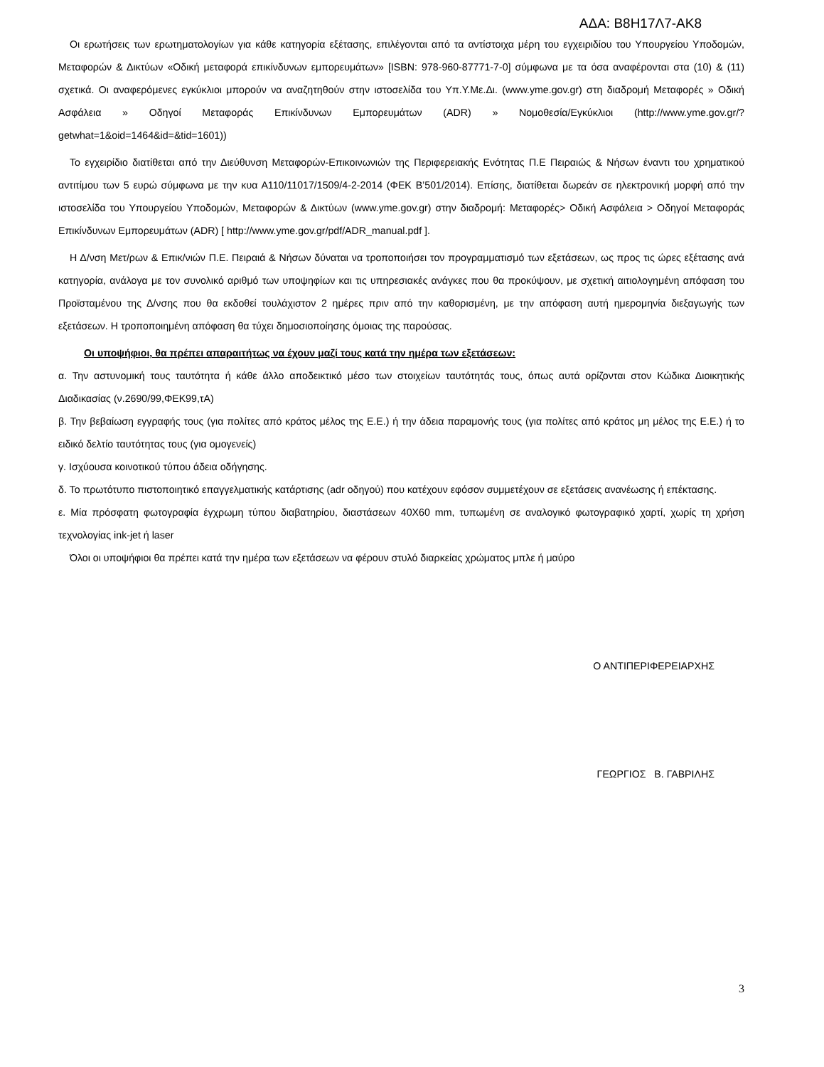ΑΔΑ: Β8Η17Λ7-ΑΚ8
Οι ερωτήσεις των ερωτηματολογίων για κάθε κατηγορία εξέτασης, επιλέγονται από τα αντίστοιχα μέρη του εγχειριδίου του Υπουργείου Υποδομών, Μεταφορών & Δικτύων «Οδική μεταφορά επικίνδυνων εμπορευμάτων» [ISBN: 978-960-87771-7-0] σύμφωνα με τα όσα αναφέρονται στα (10) & (11) σχετικά. Οι αναφερόμενες εγκύκλιοι μπορούν να αναζητηθούν στην ιστοσελίδα του Υπ.Υ.Με.Δι. (www.yme.gov.gr) στη διαδρομή Μεταφορές » Οδική Ασφάλεια » Οδηγοί Μεταφοράς Επικίνδυνων Εμπορευμάτων (ADR) » Νομοθεσία/Εγκύκλιοι (http://www.yme.gov.gr/?getwhat=1&oid=1464&id=&tid=1601))
Το εγχειρίδιο διατίθεται από την Διεύθυνση Μεταφορών-Επικοινωνιών της Περιφερειακής Ενότητας Π.Ε Πειραιώς & Νήσων έναντι του χρηματικού αντιτίμου των 5 ευρώ σύμφωνα με την κυα Α110/11017/1509/4-2-2014 (ΦΕΚ Β’501/2014). Επίσης, διατίθεται δωρεάν σε ηλεκτρονική μορφή από την ιστοσελίδα του Υπουργείου Υποδομών, Μεταφορών & Δικτύων (www.yme.gov.gr) στην διαδρομή: Μεταφορές> Οδική Ασφάλεια > Οδηγοί Μεταφοράς Επικίνδυνων Εμπορευμάτων (ADR) [ http://www.yme.gov.gr/pdf/ADR_manual.pdf ].
Η Δ/νση Μετ/ρων & Επικ/νιών Π.Ε. Πειραιά & Νήσων δύναται να τροποποιήσει τον προγραμματισμό των εξετάσεων, ως προς τις ώρες εξέτασης ανά κατηγορία, ανάλογα με τον συνολικό αριθμό των υποψηφίων και τις υπηρεσιακές ανάγκες που θα προκύψουν, με σχετική αιτιολογημένη απόφαση του Προϊσταμένου της Δ/νσης που θα εκδοθεί τουλάχιστον 2 ημέρες πριν από την καθορισμένη, με την απόφαση αυτή ημερομηνία διεξαγωγής των εξετάσεων. Η τροποποιημένη απόφαση θα τύχει δημοσιοποίησης όμοιας της παρούσας.
Οι υποψήφιοι, θα πρέπει απαραιτήτως να έχουν μαζί τους κατά την ημέρα των εξετάσεων:
α. Την αστυνομική τους ταυτότητα ή κάθε άλλο αποδεικτικό μέσο των στοιχείων ταυτότητάς τους, όπως αυτά ορίζονται στον Κώδικα Διοικητικής Διαδικασίας (ν.2690/99,ΦΕΚ99,τΑ)
β. Την βεβαίωση εγγραφής τους (για πολίτες από κράτος μέλος της Ε.Ε.) ή την άδεια παραμονής τους (για πολίτες από κράτος μη μέλος της Ε.Ε.) ή το ειδικό δελτίο ταυτότητας τους (για ομογενείς)
γ. Ισχύουσα κοινοτικού τύπου άδεια οδήγησης.
δ. Το πρωτότυπο πιστοποιητικό επαγγελματικής κατάρτισης (adr οδηγού) που κατέχουν εφόσον συμμετέχουν σε εξετάσεις ανανέωσης ή επέκτασης.
ε. Μία πρόσφατη φωτογραφία έγχρωμη τύπου διαβατηρίου, διαστάσεων 40Χ60 mm, τυπωμένη σε αναλογικό φωτογραφικό χαρτί, χωρίς τη χρήση τεχνολογίας ink-jet ή laser
Όλοι οι υποψήφιοι θα πρέπει κατά την ημέρα των εξετάσεων να φέρουν στυλό διαρκείας χρώματος μπλε ή μαύρο
Ο ΑΝΤΙΠΕΡΙΦΕΡΕΙΑΡΧΗΣ
ΓΕΩΡΓΙΟΣ Β. ΓΑΒΡΙΛΗΣ
3